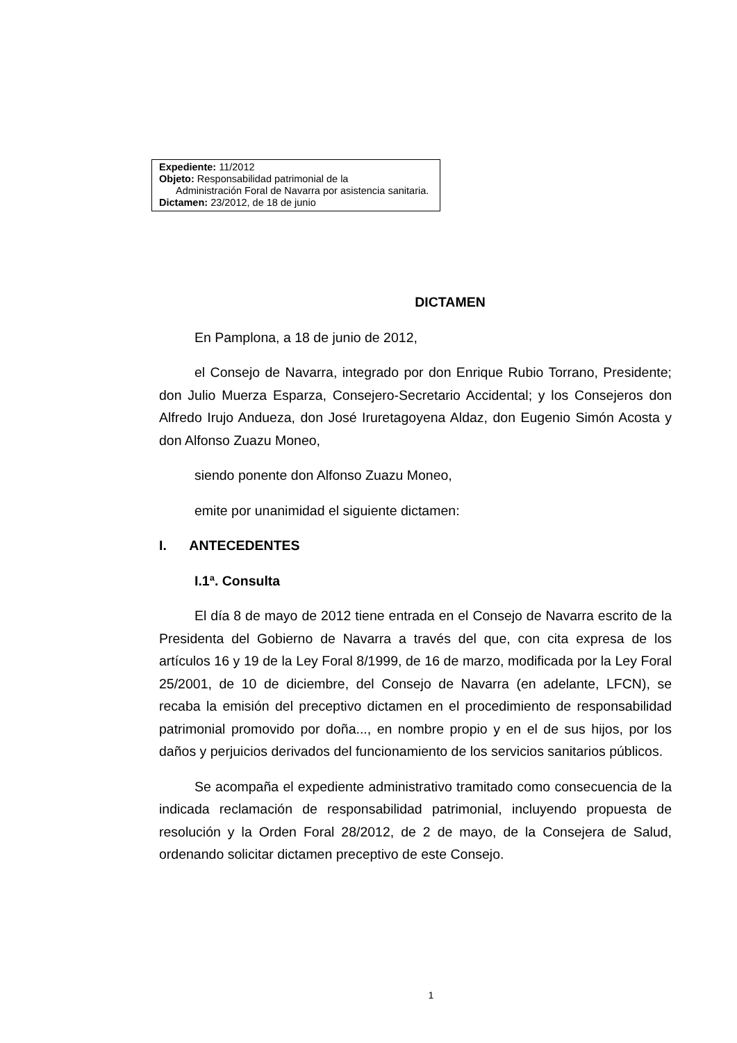Expediente: 11/2012
Objeto: Responsabilidad patrimonial de la
Administración Foral de Navarra por asistencia sanitaria.
Dictamen: 23/2012, de 18 de junio
DICTAMEN
En Pamplona, a 18 de junio de 2012,
el Consejo de Navarra, integrado por don Enrique Rubio Torrano, Presidente; don Julio Muerza Esparza, Consejero-Secretario Accidental; y los Consejeros don Alfredo Irujo Andueza, don José Iruretagoyena Aldaz, don Eugenio Simón Acosta y don Alfonso Zuazu Moneo,
siendo ponente don Alfonso Zuazu Moneo,
emite por unanimidad el siguiente dictamen:
I. ANTECEDENTES
I.1ª. Consulta
El día 8 de mayo de 2012 tiene entrada en el Consejo de Navarra escrito de la Presidenta del Gobierno de Navarra a través del que, con cita expresa de los artículos 16 y 19 de la Ley Foral 8/1999, de 16 de marzo, modificada por la Ley Foral 25/2001, de 10 de diciembre, del Consejo de Navarra (en adelante, LFCN), se recaba la emisión del preceptivo dictamen en el procedimiento de responsabilidad patrimonial promovido por doña..., en nombre propio y en el de sus hijos, por los daños y perjuicios derivados del funcionamiento de los servicios sanitarios públicos.
Se acompaña el expediente administrativo tramitado como consecuencia de la indicada reclamación de responsabilidad patrimonial, incluyendo propuesta de resolución y la Orden Foral 28/2012, de 2 de mayo, de la Consejera de Salud, ordenando solicitar dictamen preceptivo de este Consejo.
1